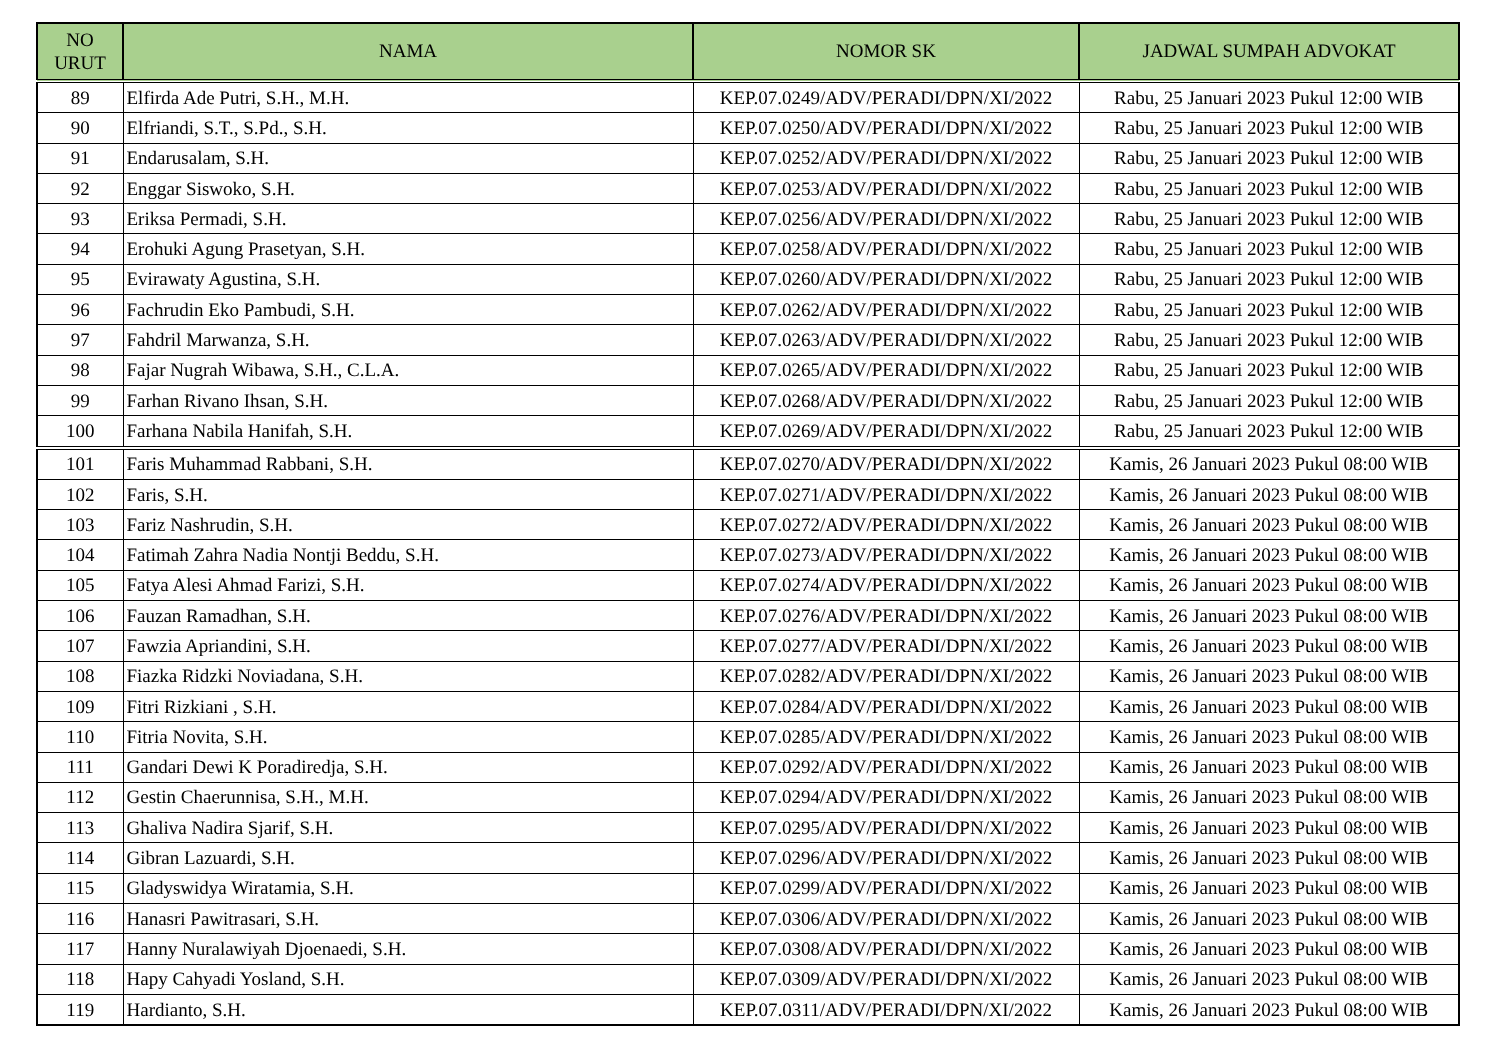| NO URUT | NAMA | NOMOR SK | JADWAL SUMPAH ADVOKAT |
| --- | --- | --- | --- |
| 89 | Elfirda Ade Putri, S.H., M.H. | KEP.07.0249/ADV/PERADI/DPN/XI/2022 | Rabu, 25 Januari 2023 Pukul 12:00 WIB |
| 90 | Elfriandi, S.T., S.Pd., S.H. | KEP.07.0250/ADV/PERADI/DPN/XI/2022 | Rabu, 25 Januari 2023 Pukul 12:00 WIB |
| 91 | Endarusalam, S.H. | KEP.07.0252/ADV/PERADI/DPN/XI/2022 | Rabu, 25 Januari 2023 Pukul 12:00 WIB |
| 92 | Enggar Siswoko, S.H. | KEP.07.0253/ADV/PERADI/DPN/XI/2022 | Rabu, 25 Januari 2023 Pukul 12:00 WIB |
| 93 | Eriksa Permadi, S.H. | KEP.07.0256/ADV/PERADI/DPN/XI/2022 | Rabu, 25 Januari 2023 Pukul 12:00 WIB |
| 94 | Erohuki Agung Prasetyan, S.H. | KEP.07.0258/ADV/PERADI/DPN/XI/2022 | Rabu, 25 Januari 2023 Pukul 12:00 WIB |
| 95 | Evirawaty Agustina, S.H. | KEP.07.0260/ADV/PERADI/DPN/XI/2022 | Rabu, 25 Januari 2023 Pukul 12:00 WIB |
| 96 | Fachrudin Eko Pambudi, S.H. | KEP.07.0262/ADV/PERADI/DPN/XI/2022 | Rabu, 25 Januari 2023 Pukul 12:00 WIB |
| 97 | Fahdril Marwanza, S.H. | KEP.07.0263/ADV/PERADI/DPN/XI/2022 | Rabu, 25 Januari 2023 Pukul 12:00 WIB |
| 98 | Fajar Nugrah Wibawa, S.H., C.L.A. | KEP.07.0265/ADV/PERADI/DPN/XI/2022 | Rabu, 25 Januari 2023 Pukul 12:00 WIB |
| 99 | Farhan Rivano Ihsan, S.H. | KEP.07.0268/ADV/PERADI/DPN/XI/2022 | Rabu, 25 Januari 2023 Pukul 12:00 WIB |
| 100 | Farhana Nabila Hanifah, S.H. | KEP.07.0269/ADV/PERADI/DPN/XI/2022 | Rabu, 25 Januari 2023 Pukul 12:00 WIB |
| 101 | Faris Muhammad Rabbani, S.H. | KEP.07.0270/ADV/PERADI/DPN/XI/2022 | Kamis, 26 Januari 2023 Pukul 08:00 WIB |
| 102 | Faris, S.H. | KEP.07.0271/ADV/PERADI/DPN/XI/2022 | Kamis, 26 Januari 2023 Pukul 08:00 WIB |
| 103 | Fariz Nashrudin, S.H. | KEP.07.0272/ADV/PERADI/DPN/XI/2022 | Kamis, 26 Januari 2023 Pukul 08:00 WIB |
| 104 | Fatimah Zahra Nadia Nontji Beddu, S.H. | KEP.07.0273/ADV/PERADI/DPN/XI/2022 | Kamis, 26 Januari 2023 Pukul 08:00 WIB |
| 105 | Fatya Alesi Ahmad Farizi, S.H. | KEP.07.0274/ADV/PERADI/DPN/XI/2022 | Kamis, 26 Januari 2023 Pukul 08:00 WIB |
| 106 | Fauzan Ramadhan, S.H. | KEP.07.0276/ADV/PERADI/DPN/XI/2022 | Kamis, 26 Januari 2023 Pukul 08:00 WIB |
| 107 | Fawzia Apriandini, S.H. | KEP.07.0277/ADV/PERADI/DPN/XI/2022 | Kamis, 26 Januari 2023 Pukul 08:00 WIB |
| 108 | Fiazka Ridzki Noviadana, S.H. | KEP.07.0282/ADV/PERADI/DPN/XI/2022 | Kamis, 26 Januari 2023 Pukul 08:00 WIB |
| 109 | Fitri Rizkiani , S.H. | KEP.07.0284/ADV/PERADI/DPN/XI/2022 | Kamis, 26 Januari 2023 Pukul 08:00 WIB |
| 110 | Fitria Novita, S.H. | KEP.07.0285/ADV/PERADI/DPN/XI/2022 | Kamis, 26 Januari 2023 Pukul 08:00 WIB |
| 111 | Gandari Dewi K Poradiredja, S.H. | KEP.07.0292/ADV/PERADI/DPN/XI/2022 | Kamis, 26 Januari 2023 Pukul 08:00 WIB |
| 112 | Gestin Chaerunnisa, S.H., M.H. | KEP.07.0294/ADV/PERADI/DPN/XI/2022 | Kamis, 26 Januari 2023 Pukul 08:00 WIB |
| 113 | Ghaliva Nadira Sjarif, S.H. | KEP.07.0295/ADV/PERADI/DPN/XI/2022 | Kamis, 26 Januari 2023 Pukul 08:00 WIB |
| 114 | Gibran Lazuardi, S.H. | KEP.07.0296/ADV/PERADI/DPN/XI/2022 | Kamis, 26 Januari 2023 Pukul 08:00 WIB |
| 115 | Gladyswidya Wiratamia, S.H. | KEP.07.0299/ADV/PERADI/DPN/XI/2022 | Kamis, 26 Januari 2023 Pukul 08:00 WIB |
| 116 | Hanasri Pawitrasari, S.H. | KEP.07.0306/ADV/PERADI/DPN/XI/2022 | Kamis, 26 Januari 2023 Pukul 08:00 WIB |
| 117 | Hanny Nuralawiyah Djoenaedi, S.H. | KEP.07.0308/ADV/PERADI/DPN/XI/2022 | Kamis, 26 Januari 2023 Pukul 08:00 WIB |
| 118 | Hapy Cahyadi Yosland, S.H. | KEP.07.0309/ADV/PERADI/DPN/XI/2022 | Kamis, 26 Januari 2023 Pukul 08:00 WIB |
| 119 | Hardianto, S.H. | KEP.07.0311/ADV/PERADI/DPN/XI/2022 | Kamis, 26 Januari 2023 Pukul 08:00 WIB |